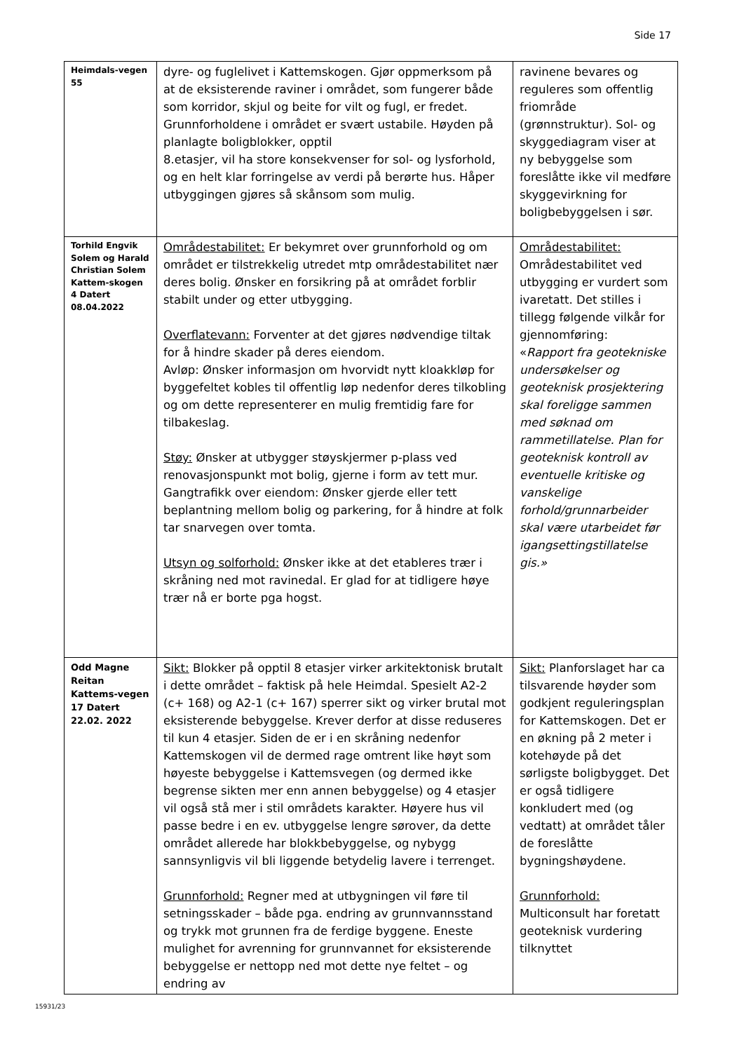Side 17
| Heimdals-vegen 55 | dyre- og fuglelivet i Kattemskogen. Gjør oppmerksom på at de eksisterende raviner i området, som fungerer både som korridor, skjul og beite for vilt og fugl, er fredet. Grunnforholdene i området er svært ustabile. Høyden på planlagte boligblokker, opptil 8.etasjer, vil ha store konsekvenser for sol- og lysforhold, og en helt klar forringelse av verdi på berørte hus. Håper utbyggingen gjøres så skånsom som mulig. | ravinene bevares og reguleres som offentlig friområde (grønnstruktur). Sol- og skyggediagram viser at ny bebyggelse som foreslåtte ikke vil medføre skyggevirkning for boligbebyggelsen i sør. |
| Torhild Engvik Solem og Harald Christian Solem Kattem-skogen 4 Datert 08.04.2022 | Områdestabilitet: Er bekymret over grunnforhold og om området er tilstrekkelig utredet mtp områdestabilitet nær deres bolig. Ønsker en forsikring på at området forblir stabilt under og etter utbygging. Overflatevann: Forventer at det gjøres nødvendige tiltak for å hindre skader på deres eiendom. Avløp: Ønsker informasjon om hvorvidt nytt kloakkløp for byggefeltet kobles til offentlig løp nedenfor deres tilkobling og om dette representerer en mulig fremtidig fare for tilbakeslag. Støy: Ønsker at utbygger støyskjermer p-plass ved renovasjonspunkt mot bolig, gjerne i form av tett mur. Gangtrafikk over eiendom: Ønsker gjerde eller tett beplantning mellom bolig og parkering, for å hindre at folk tar snarvegen over tomta. Utsyn og solforhold: Ønsker ikke at det etableres trær i skråning ned mot ravinedal. Er glad for at tidligere høye trær nå er borte pga hogst. | Områdestabilitet: Områdestabilitet ved utbygging er vurdert som ivaretatt. Det stilles i tillegg følgende vilkår for gjennomføring: « Rapport fra geotekniske undersøkelser og geoteknisk prosjektering skal foreligge sammen med søknad om rammetillatelse. Plan for geoteknisk kontroll av eventuelle kritiske og vanskelige forhold/grunnarbeider skal være utarbeidet før igangsettingstillatelse gis.» |
| Odd Magne Reitan Kattems-vegen 17 Datert 22.02. 2022 | Sikt: Blokker på opptil 8 etasjer virker arkitektonisk brutalt i dette området – faktisk på hele Heimdal. Spesielt A2-2 (c+ 168) og A2-1 (c+ 167) sperrer sikt og virker brutal mot eksisterende bebyggelse. Krever derfor at disse reduseres til kun 4 etasjer. Siden de er i en skråning nedenfor Kattemskogen vil de dermed rage omtrent like høyt som høyeste bebyggelse i Kattemsvegen (og dermed ikke begrense sikten mer enn annen bebyggelse) og 4 etasjer vil også stå mer i stil områdets karakter. Høyere hus vil passe bedre i en ev. utbyggelse lengre sørover, da dette området allerede har blokkbebyggelse, og nybygg sannsynligvis vil bli liggende betydelig lavere i terrenget. Grunnforhold: Regner med at utbygningen vil føre til setningsskader – både pga. endring av grunnvannsstand og trykk mot grunnen fra de ferdige byggene. Eneste mulighet for avrenning for grunnvannet for eksisterende bebyggelse er nettopp ned mot dette nye feltet – og endring av | Sikt: Planforslaget har ca tilsvarende høyder som godkjent reguleringsplan for Kattemskogen. Det er en økning på 2 meter i kotehøyde på det sørligste boligbygget. Det er også tidligere konkludert med (og vedtatt) at området tåler de foreslåtte bygningshøydene. Grunnforhold: Multiconsult har foretatt geoteknisk vurdering tilknyttet |
15931/23